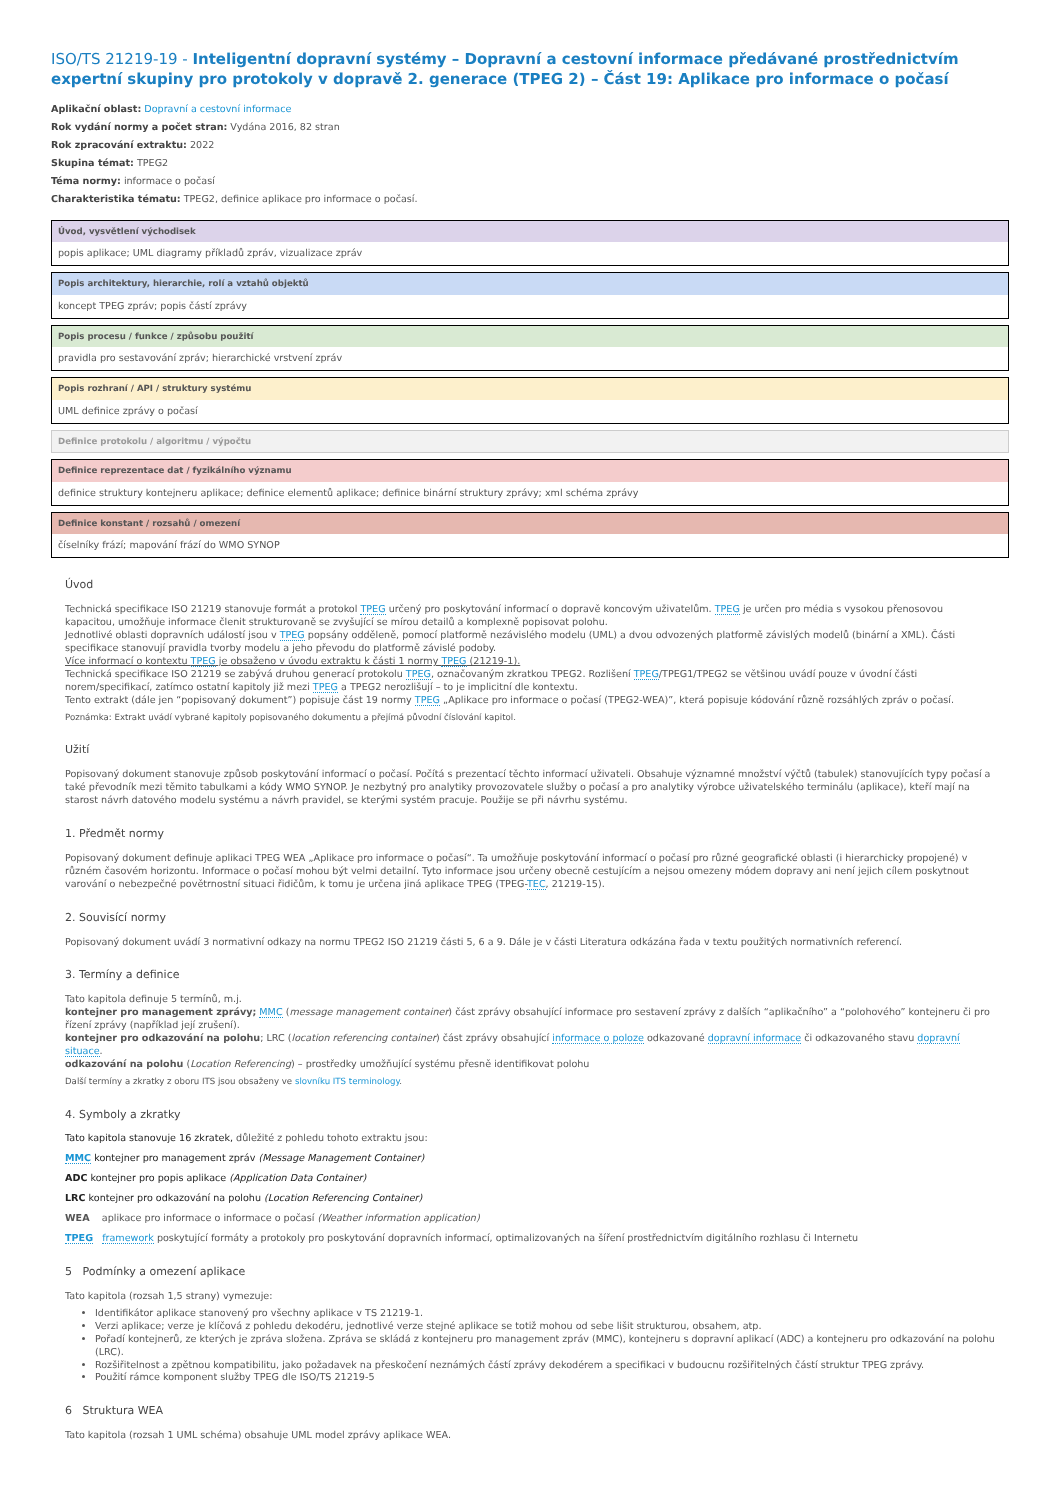ISO/TS 21219-19 - Inteligentní dopravní systémy – Dopravní a cestovní informace předávané prostřednictvím expertní skupiny pro protokoly v dopravě 2. generace (TPEG 2) – Část 19: Aplikace pro informace o počasí
Aplikační oblast: Dopravní a cestovní informace
Rok vydání normy a počet stran: Vydána 2016, 82 stran
Rok zpracování extraktu: 2022
Skupina témat: TPEG2
Téma normy: informace o počasí
Charakteristika tématu: TPEG2, definice aplikace pro informace o počasí.
Úvod, vysvětlení východisek
popis aplikace; UML diagramy příkladů zpráv, vizualizace zpráv
Popis architektury, hierarchie, rolí a vztahů objektů
koncept TPEG zpráv; popis částí zprávy
Popis procesu / funkce / způsobu použití
pravidla pro sestavování zpráv; hierarchické vrstvení zpráv
Popis rozhraní / API / struktury systému
UML definice zprávy o počasí
Definice protokolu / algoritmu / výpočtu
Definice reprezentace dat / fyzikálního významu
definice struktury kontejneru aplikace; definice elementů aplikace; definice binární struktury zprávy; xml schéma zprávy
Definice konstant / rozsahů / omezení
číselníky frází; mapování frází do WMO SYNOP
Úvod
Technická specifikace ISO 21219 stanovuje formát a protokol TPEG určený pro poskytování informací o dopravě koncovým uživatelům. TPEG je určen pro média s vysokou přenosovou kapacitou, umožňuje informace členit strukturovaně se zvyšující se mírou detailů a komplexně popisovat polohu.
Jednotlivé oblasti dopravních událostí jsou v TPEG popsány odděleně, pomocí platformě nezávislého modelu (UML) a dvou odvozených platformě závislých modelů (binární a XML). Části specifikace stanovují pravidla tvorby modelu a jeho převodu do platformě závislé podoby.
Více informací o kontextu TPEG je obsaženo v úvodu extraktu k části 1 normy TPEG (21219-1).
Technická specifikace ISO 21219 se zabývá druhou generací protokolu TPEG, označovaným zkratkou TPEG2. Rozlišení TPEG/TPEG1/TPEG2 se většinou uvádí pouze v úvodní části norem/specifikací, zatímco ostatní kapitoly již mezi TPEG a TPEG2 nerozlišují – to je implicitní dle kontextu.
Tento extrakt (dále jen “popisovaný dokument”) popisuje část 19 normy TPEG „Aplikace pro informace o počasí (TPEG2-WEA)”, která popisuje kódování různě rozsáhlých zpráv o počasí.
Poznámka: Extrakt uvádí vybrané kapitoly popisovaného dokumentu a přejímá původní číslování kapitol.
Užití
Popisovaný dokument stanovuje způsob poskytování informací o počasí. Počítá s prezentací těchto informací uživateli. Obsahuje významné množství výčtů (tabulek) stanovujících typy počasí a také převodník mezi těmito tabulkami a kódy WMO SYNOP. Je nezbytný pro analytiky provozovatele služby o počasí a pro analytiky výrobce uživatelského terminálu (aplikace), kteří mají na starost návrh datového modelu systému a návrh pravidel, se kterými systém pracuje. Použije se při návrhu systému.
1. Předmět normy
Popisovaný dokument definuje aplikaci TPEG WEA „Aplikace pro informace o počasí“. Ta umožňuje poskytování informací o počasí pro různé geografické oblasti (i hierarchicky propojené) v různém časovém horizontu. Informace o počasí mohou být velmi detailní. Tyto informace jsou určeny obecně cestujícím a nejsou omezeny módem dopravy ani není jejich cílem poskytnout varování o nebezpečné povětrnostní situaci řidičům, k tomu je určena jiná aplikace TPEG (TPEG-TEC, 21219-15).
2. Souvisící normy
Popisovaný dokument uvádí 3 normativní odkazy na normu TPEG2 ISO 21219 části 5, 6 a 9. Dále je v části Literatura odkázána řada v textu použitých normativních referencí.
3. Termíny a definice
Tato kapitola definuje 5 termínů, m.j.
kontejner pro management zprávy; MMC (message management container) část zprávy obsahující informace pro sestavení zprávy z dalších “aplikačního” a “polohového” kontejneru či pro řízení zprávy (například její zrušení).
kontejner pro odkazování na polohu; LRC (location referencing container) část zprávy obsahující informace o poloze odkazované dopravní informace či odkazovaného stavu dopravní situace.
odkazování na polohu (Location Referencing) – prostředky umožňující systému přesně identifikovat polohu
Další termíny a zkratky z oboru ITS jsou obsaženy ve slovníku ITS terminology.
4. Symboly a zkratky
Tato kapitola stanovuje 16 zkratek, důležité z pohledu tohoto extraktu jsou:
MMC kontejner pro management zpráv (Message Management Container)
ADC kontejner pro popis aplikace (Application Data Container)
LRC kontejner pro odkazování na polohu (Location Referencing Container)
WEA aplikace pro informace o informace o počasí (Weather information application)
TPEG framework poskytující formáty a protokoly pro poskytování dopravních informací, optimalizovaných na šíření prostřednictvím digitálního rozhlasu či Internetu
5 Podmínky a omezení aplikace
Tato kapitola (rozsah 1,5 strany) vymezuje:
Identifikátor aplikace stanovený pro všechny aplikace v TS 21219-1.
Verzi aplikace; verze je klíčová z pohledu dekodéru, jednotlivé verze stejné aplikace se totiž mohou od sebe lišit strukturou, obsahem, atp.
Pořadí kontejnerů, ze kterých je zpráva složena. Zpráva se skládá z kontejneru pro management zpráv (MMC), kontejneru s dopravní aplikací (ADC) a kontejneru pro odkazování na polohu (LRC).
Rozšiřitelnost a zpětnou kompatibilitu, jako požadavek na přeskočení neznámých částí zprávy dekodérem a specifikaci v budoucnu rozšiřitelných částí struktur TPEG zprávy.
Použití rámce komponent služby TPEG dle ISO/TS 21219-5
6 Struktura WEA
Tato kapitola (rozsah 1 UML schéma) obsahuje UML model zprávy aplikace WEA.